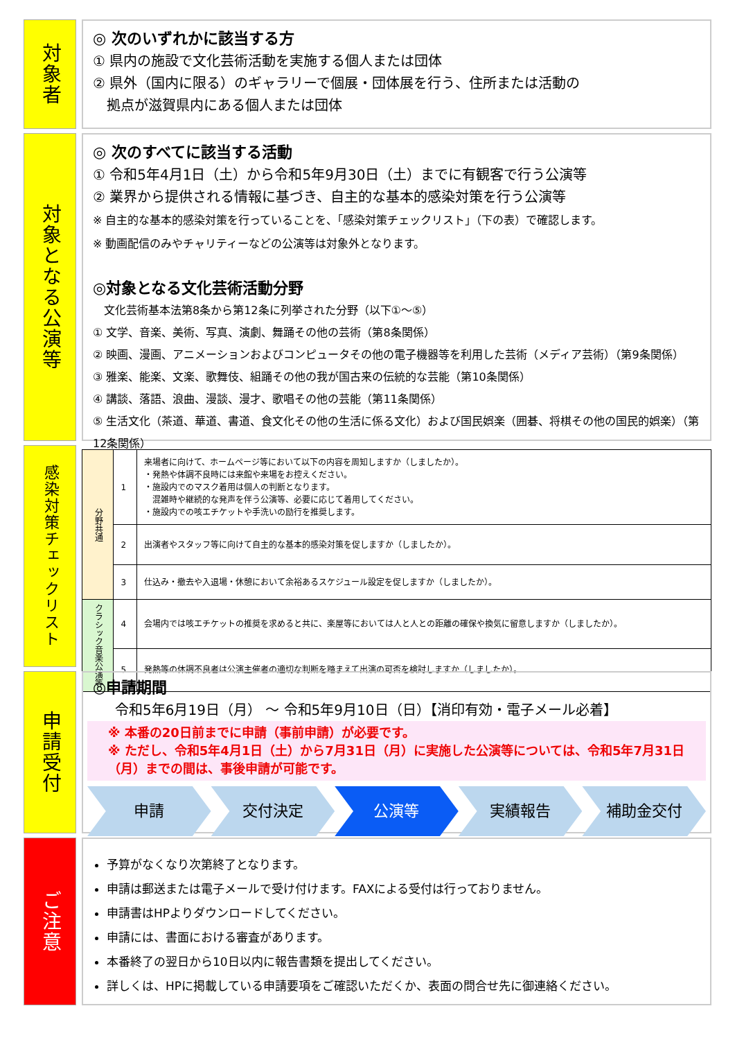対象者
◎ 次のいずれかに該当する方
① 県内の施設で文化芸術活動を実施する個人または団体
② 県外（国内に限る）のギャラリーで個展・団体展を行う、住所または活動の
　拠点が滋賀県内にある個人または団体
対象となる公演等
◎ 次のすべてに該当する活動
① 令和5年4月1日（土）から令和5年9月30日（土）までに有観客で行う公演等
② 業界から提供される情報に基づき、自主的な基本的感染対策を行う公演等
※ 自主的な基本的感染対策を行っていることを、「感染対策チェックリスト」（下の表）で確認します。
※ 動画配信のみやチャリティーなどの公演等は対象外となります。
◎対象となる文化芸術活動分野
　文化芸術基本法第8条から第12条に列挙された分野（以下①～⑤）
① 文学、音楽、美術、写真、演劇、舞踊その他の芸術（第8条関係）
② 映画、漫画、アニメーションおよびコンピュータその他の電子機器等を利用した芸術（メディア芸術）（第9条関係）
③ 雅楽、能楽、文楽、歌舞伎、組踊その他の我が国古来の伝統的な芸能（第10条関係）
④ 講談、落語、浪曲、漫談、漫才、歌唱その他の芸能（第11条関係）
⑤ 生活文化（茶道、華道、書道、食文化その他の生活に係る文化）および国民娯楽（囲碁、将棋その他の国民的娯楽）（第12条関係）
感染対策チェックリスト
| 分野共通 | 1 | 来場者に向けて、ホームページ等において以下の内容を周知しますか（しましたか）。 ・発熱や体調不良時には来館や来場をお控えください。 ・施設内でのマスク着用は個人の判断となります。 混雑時や継続的な発声を伴う公演等、必要に応じて着用してください。 ・施設内での咳エチケットや手洗いの励行を推奨します。 |
| | 2 | 出演者やスタッフ等に向けて自主的な基本的感染対策を促しますか（しましたか）。 |
| | 3 | 仕込み・撤去や入退場・休憩において余裕あるスケジュール設定を促しますか（しましたか）。 |
| クラシック音楽公演等 | 4 | 会場内では咳エチケットの推奨を求めると共に、楽屋等においては人と人との距離の確保や換気に留意しますか（しましたか）。 |
| | 5 | 発熱等の体調不良者は公演主催者の適切な判断を踏まえて出演の可否を検討しますか（しましたか）。 |
申請受付
◎申請期間
令和5年6月19日（月） ～ 令和5年9月10日（日）【消印有効・電子メール必着】
※ 本番の20日前までに申請（事前申請）が必要です。
※ ただし、令和5年4月1日（土）から7月31日（月）に実施した公演等については、令和5年7月31日（月）までの間は、事後申請が可能です。
申請 交付決定 公演等 実績報告 補助金交付
ご注意
予算がなくなり次第終了となります。
申請は郵送または電子メールで受け付けます。FAXによる受付は行っておりません。
申請書はHPよりダウンロードしてください。
申請には、書面における審査があります。
本番終了の翌日から10日以内に報告書類を提出してください。
詳しくは、HPに掲載している申請要項をご確認いただくか、表面の問合せ先に御連絡ください。